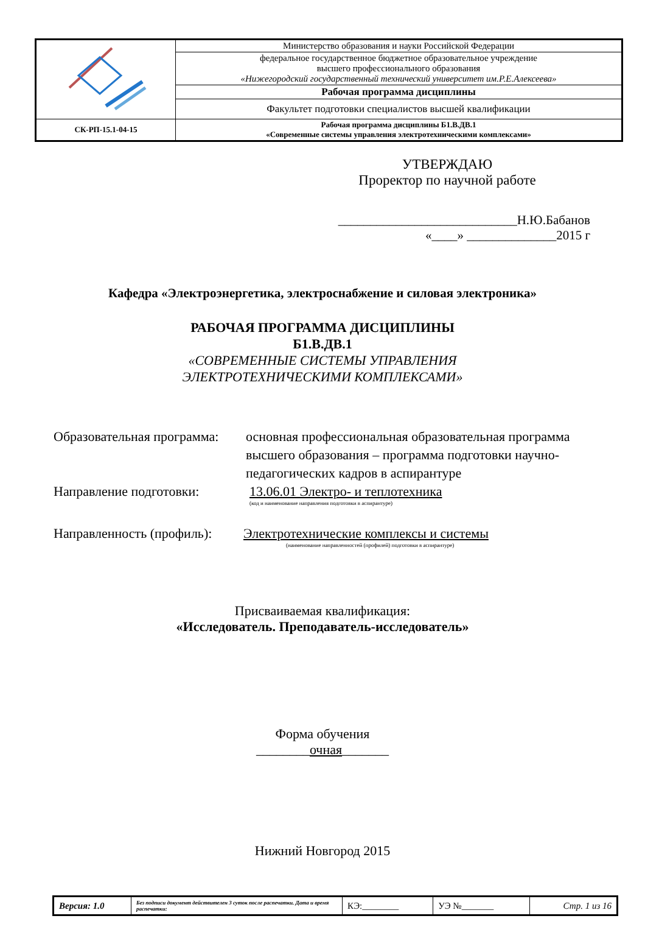| | Министерство образования и науки Российской Федерации |
| | федеральное государственное бюджетное образовательное учреждение высшего профессионального образования «Нижегородский государственный технический университет им.Р.Е.Алексеева» |
| | Рабочая программа дисциплины |
| | Факультет подготовки специалистов высшей квалификации |
| СК-РП-15.1-04-15 | Рабочая программа дисциплины Б1.В.ДВ.1 «Современные системы управления электротехническими комплексами» |
УТВЕРЖДАЮ
Проректор по научной работе
____________________________Н.Ю.Бабанов
«____» ______________2015 г
Кафедра «Электроэнергетика, электроснабжение и силовая электроника»
РАБОЧАЯ ПРОГРАММА ДИСЦИПЛИНЫ
Б1.В.ДВ.1
«СОВРЕМЕННЫЕ СИСТЕМЫ УПРАВЛЕНИЯ
ЭЛЕКТРОТЕХНИЧЕСКИМИ КОМПЛЕКСАМИ»
Образовательная программа: основная профессиональная образовательная программа высшего образования – программа подготовки научно-педагогических кадров в аспирантуре
Направление подготовки: 13.06.01 Электро- и теплотехника
(код и наименование направления подготовки в аспирантуре)
Направленность (профиль): Электротехнические комплексы и системы
(наименование направленностей (профилей) подготовки в аспирантуре)
Присваиваемая квалификация:
«Исследователь. Преподаватель-исследователь»
Форма обучения
________очная_______
Нижний Новгород 2015
| Версия: 1.0 | Без подписи документ действителен 3 суток после распечатки. Дата и время распечатки: | КЭ:________ | УЭ №_______ | Стр. 1 из 16 |